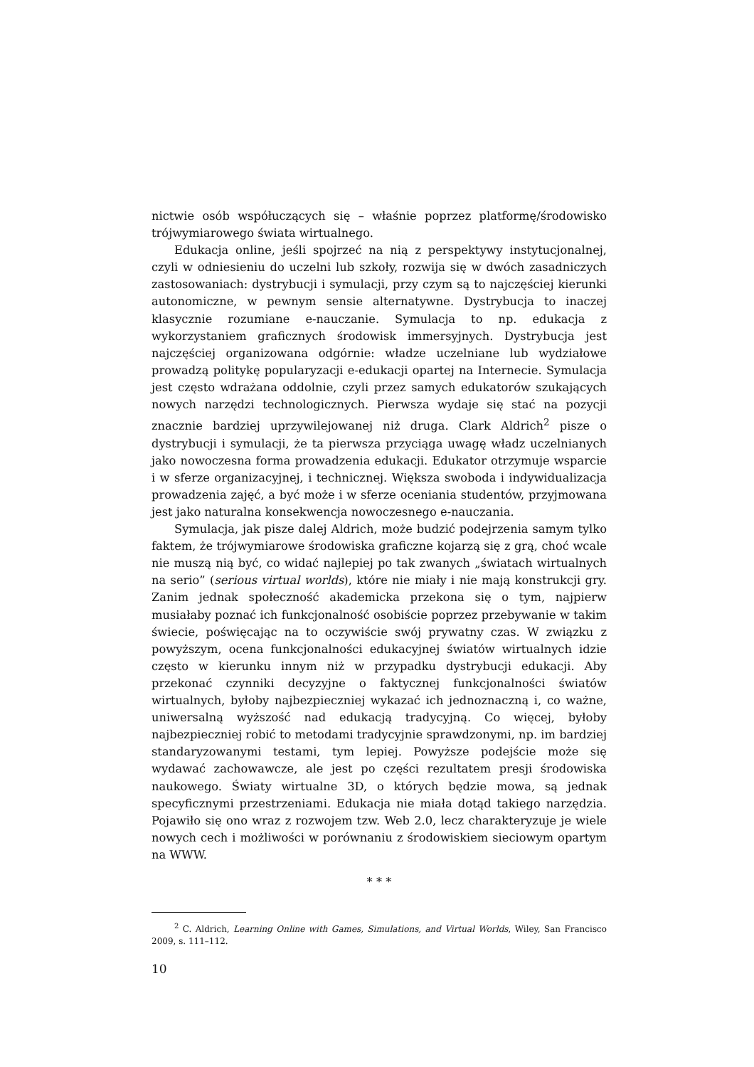nictwie osób współuczących się – właśnie poprzez platformę/środowisko trójwymiarowego świata wirtualnego.
Edukacja online, jeśli spojrzeć na nią z perspektywy instytucjonalnej, czyli w odniesieniu do uczelni lub szkoły, rozwija się w dwóch zasadniczych zastosowaniach: dystrybucji i symulacji, przy czym są to najczęściej kierunki autonomiczne, w pewnym sensie alternatywne. Dystrybucja to inaczej klasycznie rozumiane e-nauczanie. Symulacja to np. edukacja z wykorzystaniem graficznych środowisk immersyjnych. Dystrybucja jest najczęściej organizowana odgórnie: władze uczelniane lub wydziałowe prowadzą politykę popularyzacji e-edukacji opartej na Internecie. Symulacja jest często wdrażana oddolnie, czyli przez samych edukatorów szukających nowych narzędzi technologicznych. Pierwsza wydaje się stać na pozycji znacznie bardziej uprzywilejowanej niż druga. Clark Aldrich<sup>2</sup> pisze o dystrybucji i symulacji, że ta pierwsza przyciąga uwagę władz uczelnianych jako nowoczesna forma prowadzenia edukacji. Edukator otrzymuje wsparcie i w sferze organizacyjnej, i technicznej. Większa swoboda i indywidualizacja prowadzenia zajęć, a być może i w sferze oceniania studentów, przyjmowana jest jako naturalna konsekwencja nowoczesnego e-nauczania.
Symulacja, jak pisze dalej Aldrich, może budzić podejrzenia samym tylko faktem, że trójwymiarowe środowiska graficzne kojarzą się z grą, choć wcale nie muszą nią być, co widać najlepiej po tak zwanych „światach wirtualnych na serio” (serious virtual worlds), które nie miały i nie mają konstrukcji gry. Zanim jednak społeczność akademicka przekona się o tym, najpierw musiałaby poznać ich funkcjonalność osobiście poprzez przebywanie w takim świecie, poświęcając na to oczywiście swój prywatny czas. W związku z powyższym, ocena funkcjonalności edukacyjnej światów wirtualnych idzie często w kierunku innym niż w przypadku dystrybucji edukacji. Aby przekonać czynniki decyzyjne o faktycznej funkcjonalności światów wirtualnych, byłoby najbezpieczniej wykazać ich jednoznaczną i, co ważne, uniwersalną wyższość nad edukacją tradycyjną. Co więcej, byłoby najbezpieczniej robić to metodami tradycyjnie sprawdzonymi, np. im bardziej standaryzowanymi testami, tym lepiej. Powyższe podejście może się wydawać zachowawcze, ale jest po części rezultatem presji środowiska naukowego. Światy wirtualne 3D, o których będzie mowa, są jednak specyficznymi przestrzeniami. Edukacja nie miała dotąd takiego narzędzia. Pojawiło się ono wraz z rozwojem tzw. Web 2.0, lecz charakteryzuje je wiele nowych cech i możliwości w porównaniu z środowiskiem sieciowym opartym na WWW.
* * *
<sup>2</sup> C. Aldrich, Learning Online with Games, Simulations, and Virtual Worlds, Wiley, San Francisco 2009, s. 111–112.
10